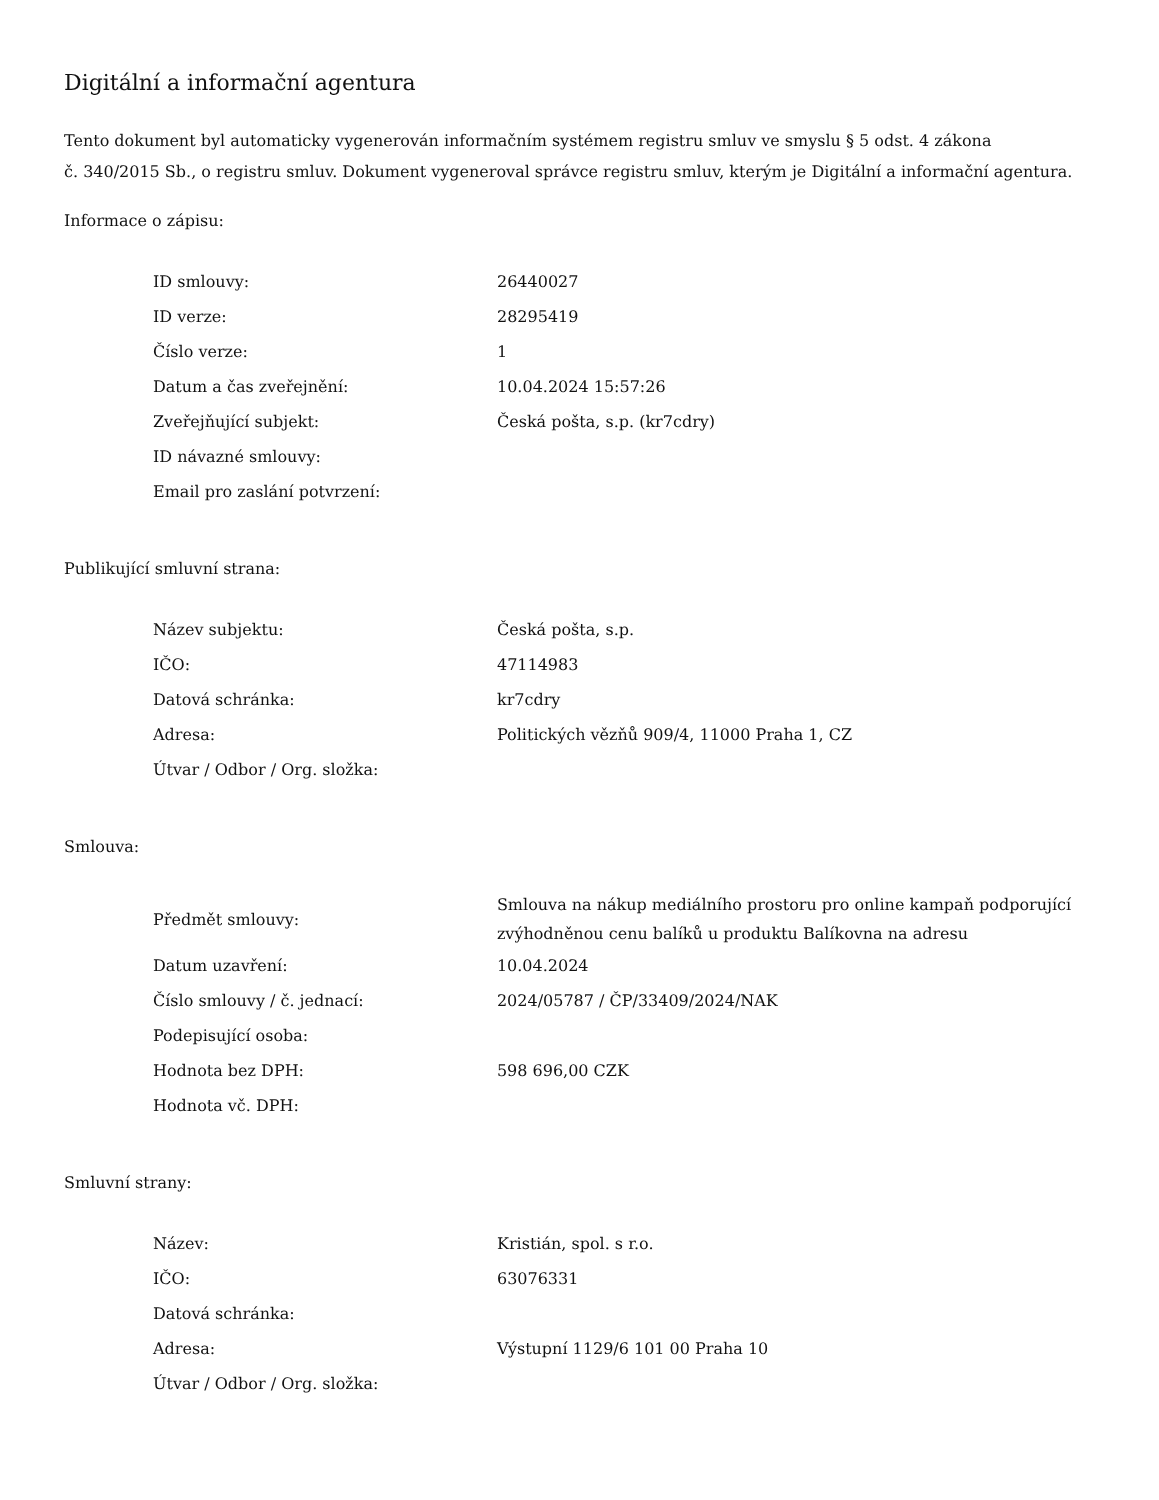Digitální a informační agentura
Tento dokument byl automaticky vygenerován informačním systémem registru smluv ve smyslu § 5 odst. 4 zákona
č. 340/2015 Sb., o registru smluv. Dokument vygeneroval správce registru smluv, kterým je Digitální a informační agentura.
Informace o zápisu:
| ID smlouvy: | 26440027 |
| ID verze: | 28295419 |
| Číslo verze: | 1 |
| Datum a čas zveřejnění: | 10.04.2024 15:57:26 |
| Zveřejňující subjekt: | Česká pošta, s.p. (kr7cdry) |
| ID návazné smlouvy: | |
| Email pro zaslání potvrzení: | |
Publikující smluvní strana:
| Název subjektu: | Česká pošta, s.p. |
| IČO: | 47114983 |
| Datová schránka: | kr7cdry |
| Adresa: | Politických vězňů 909/4, 11000 Praha 1, CZ |
| Útvar / Odbor / Org. složka: | |
Smlouva:
| Předmět smlouvy: | Smlouva na nákup mediálního prostoru pro online kampaň podporující zvýhodněnou cenu balíků u produktu Balíkovna na adresu |
| Datum uzavření: | 10.04.2024 |
| Číslo smlouvy / č. jednací: | 2024/05787 / ČP/33409/2024/NAK |
| Podepisující osoba: | |
| Hodnota bez DPH: | 598 696,00 CZK |
| Hodnota vč. DPH: | |
Smluvní strany:
| Název: | Kristián, spol. s r.o. |
| IČO: | 63076331 |
| Datová schránka: | |
| Adresa: | Výstupní 1129/6 101 00 Praha 10 |
| Útvar / Odbor / Org. složka: | |